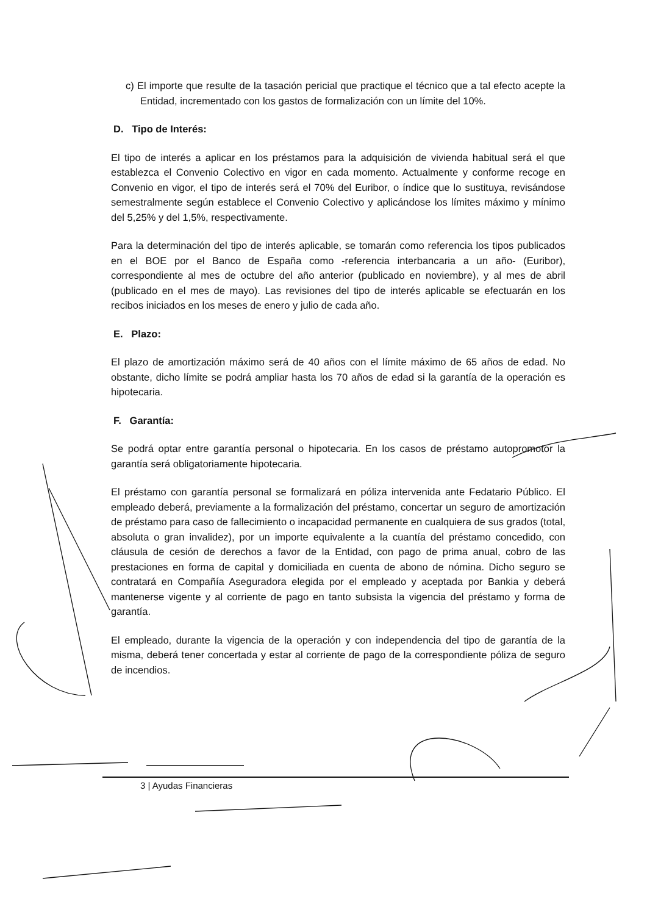c) El importe que resulte de la tasación pericial que practique el técnico que a tal efecto acepte la Entidad, incrementado con los gastos de formalización con un límite del 10%.
D. Tipo de Interés:
El tipo de interés a aplicar en los préstamos para la adquisición de vivienda habitual será el que establezca el Convenio Colectivo en vigor en cada momento. Actualmente y conforme recoge en Convenio en vigor, el tipo de interés será el 70% del Euribor, o índice que lo sustituya, revisándose semestralmente según establece el Convenio Colectivo y aplicándose los límites máximo y mínimo del 5,25% y del 1,5%, respectivamente.
Para la determinación del tipo de interés aplicable, se tomarán como referencia los tipos publicados en el BOE por el Banco de España como -referencia interbancaria a un año- (Euribor), correspondiente al mes de octubre del año anterior (publicado en noviembre), y al mes de abril (publicado en el mes de mayo). Las revisiones del tipo de interés aplicable se efectuarán en los recibos iniciados en los meses de enero y julio de cada año.
E. Plazo:
El plazo de amortización máximo será de 40 años con el límite máximo de 65 años de edad. No obstante, dicho límite se podrá ampliar hasta los 70 años de edad si la garantía de la operación es hipotecaria.
F. Garantía:
Se podrá optar entre garantía personal o hipotecaria. En los casos de préstamo autopromotor la garantía será obligatoriamente hipotecaria.
El préstamo con garantía personal se formalizará en póliza intervenida ante Fedatario Público. El empleado deberá, previamente a la formalización del préstamo, concertar un seguro de amortización de préstamo para caso de fallecimiento o incapacidad permanente en cualquiera de sus grados (total, absoluta o gran invalidez), por un importe equivalente a la cuantía del préstamo concedido, con cláusula de cesión de derechos a favor de la Entidad, con pago de prima anual, cobro de las prestaciones en forma de capital y domiciliada en cuenta de abono de nómina. Dicho seguro se contratará en Compañía Aseguradora elegida por el empleado y aceptada por Bankia y deberá mantenerse vigente y al corriente de pago en tanto subsista la vigencia del préstamo y forma de garantía.
El empleado, durante la vigencia de la operación y con independencia del tipo de garantía de la misma, deberá tener concertada y estar al corriente de pago de la correspondiente póliza de seguro de incendios.
3 | Ayudas Financieras